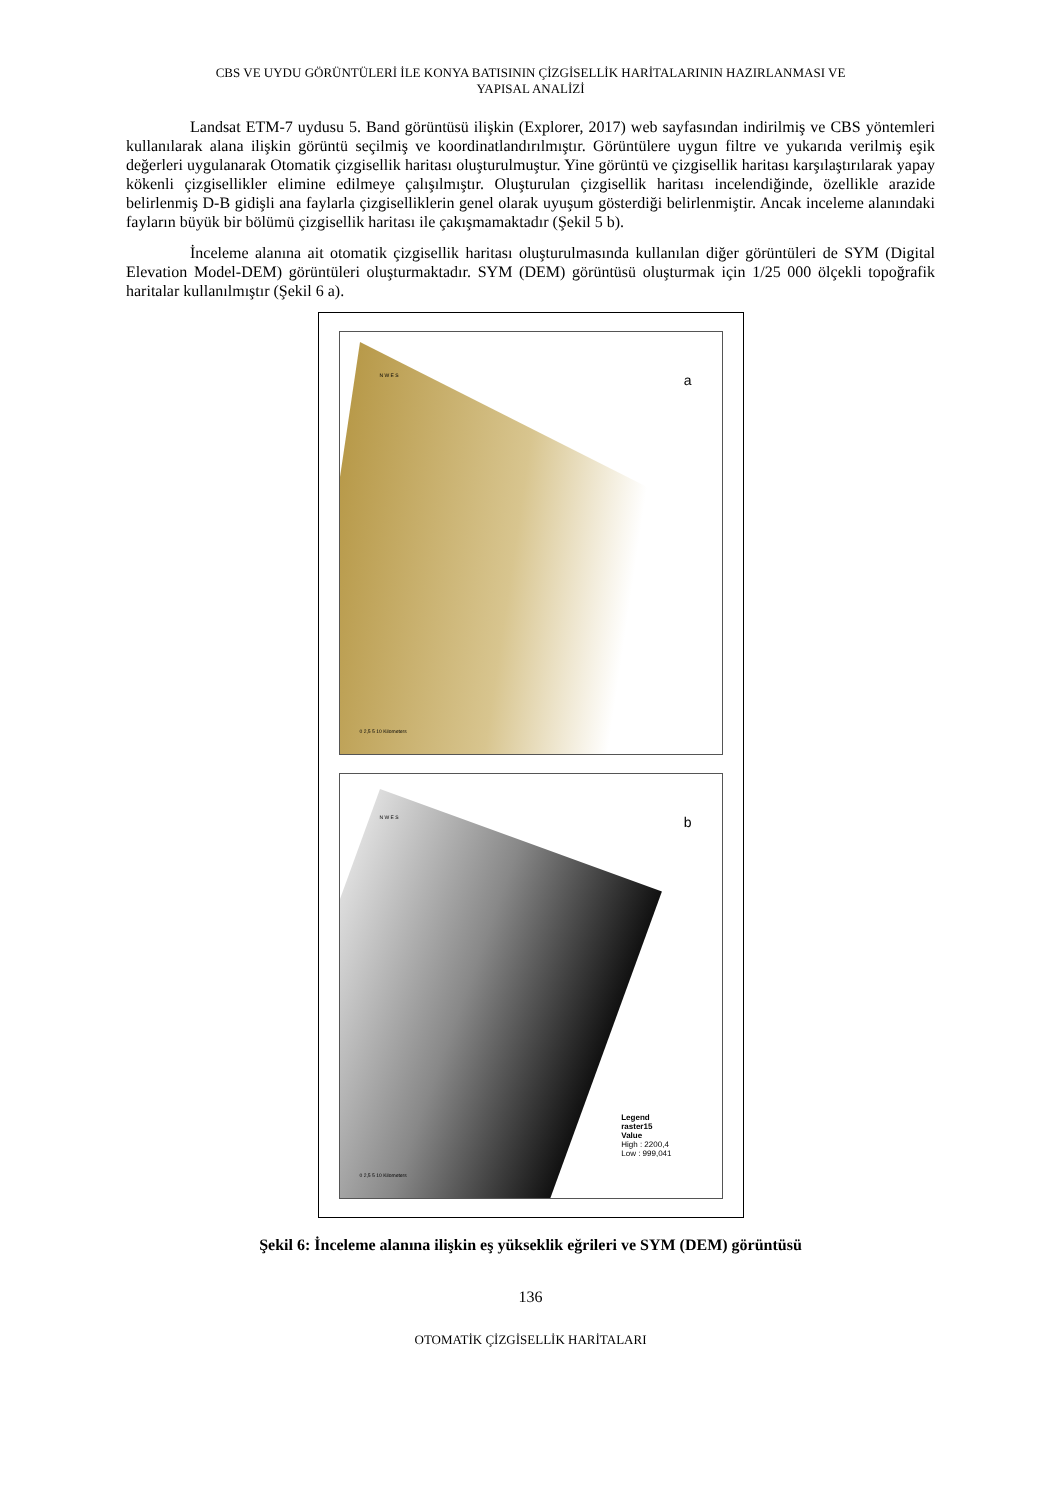CBS VE UYDU GÖRÜNTÜLERİ İLE KONYA BATISININ ÇİZGİSELLİK HARİTALARININ HAZIRLANMASI VE
YAPISAL ANALİZİ
Landsat ETM-7 uydusu 5. Band görüntüsü ilişkin (Explorer, 2017) web sayfasından indirilmiş ve CBS yöntemleri kullanılarak alana ilişkin görüntü seçilmiş ve koordinatlandırılmıştır. Görüntülere uygun filtre ve yukarıda verilmiş eşik değerleri uygulanarak Otomatik çizgisellik haritası oluşturulmuştur. Yine görüntü ve çizgisellik haritası karşılaştırılarak yapay kökenli çizgisellikler elimine edilmeye çalışılmıştır. Oluşturulan çizgisellik haritası incelendiğinde, özellikle arazide belirlenmiş D-B gidişli ana faylarla çizgiselliklerin genel olarak uyuşum gösterdiği belirlenmiştir. Ancak inceleme alanındaki fayların büyük bir bölümü çizgisellik haritası ile çakışmamaktadır (Şekil 5 b).
İnceleme alanına ait otomatik çizgisellik haritası oluşturulmasında kullanılan diğer görüntüleri de SYM (Digital Elevation Model-DEM) görüntüleri oluşturmaktadır. SYM (DEM) görüntüsü oluşturmak için 1/25 000 ölçekli topoğrafik haritalar kullanılmıştır (Şekil 6 a).
a
0 2,5 5 10 Kilometers
N W E S
b
0 2,5 5 10 Kilometers
N W E S
Legend
raster15
Value
High : 2200,4
Low : 999,041
Şekil 6: İnceleme alanına ilişkin eş yükseklik eğrileri ve SYM (DEM) görüntüsü
136
OTOMATİK ÇİZGİSELLİK HARİTALARI